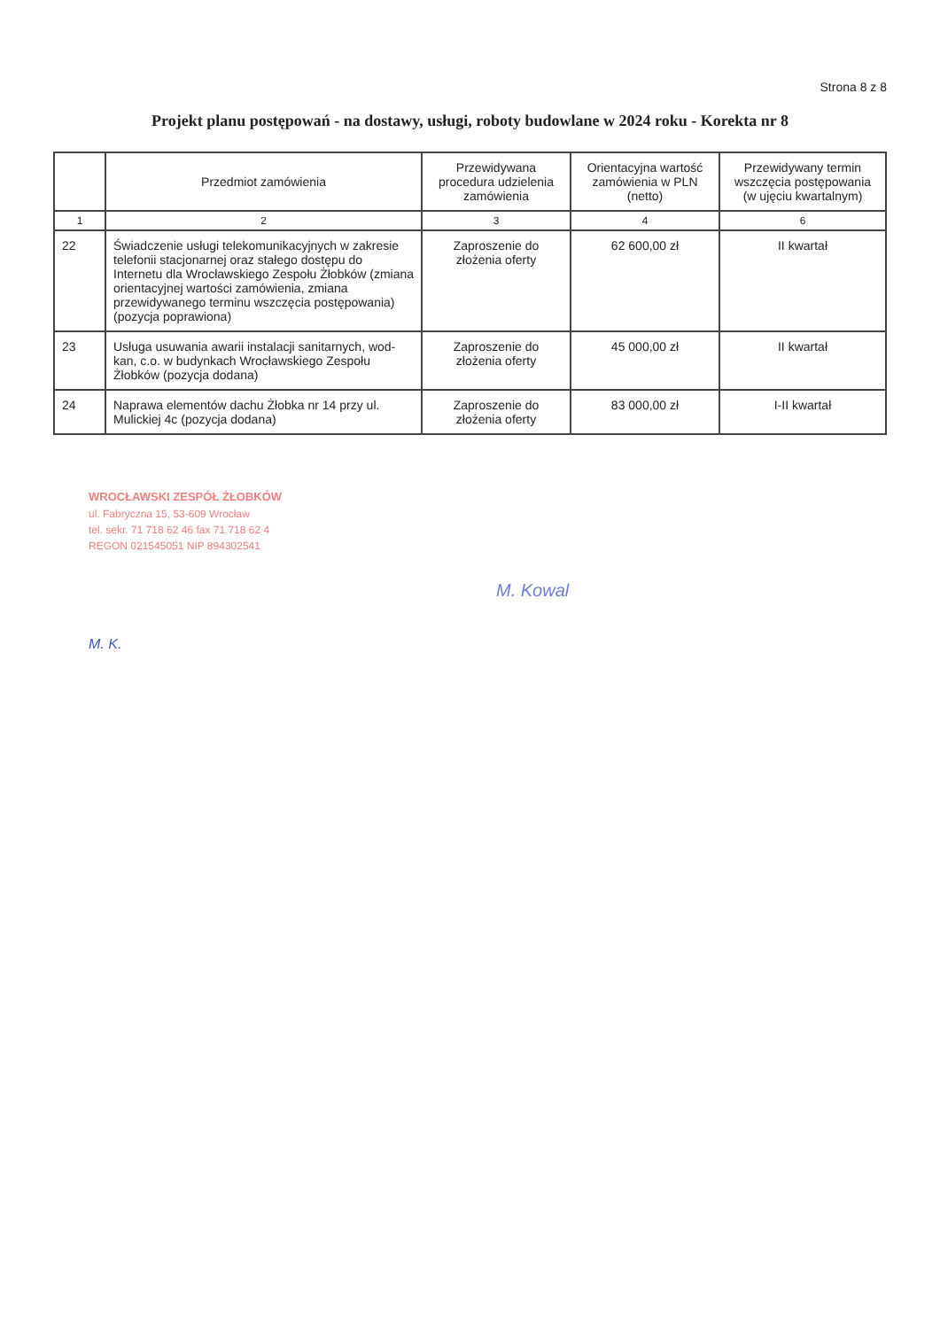Strona 8 z 8
Projekt planu postępowań - na dostawy, usługi, roboty budowlane w 2024 roku - Korekta nr 8
| | Przedmiot zamówienia | Przewidywana procedura udzielenia zamówienia | Orientacyjna wartość zamówienia w PLN (netto) | Przewidywany termin wszczęcia postępowania (w ujęciu kwartalnym) |
| --- | --- | --- | --- | --- |
| 1 | 2 | 3 | 4 | 6 |
| 22 | Świadczenie usługi telekomunikacyjnych w zakresie telefonii stacjonarnej oraz stałego dostępu do Internetu dla Wrocławskiego Zespołu Żłobków (zmiana orientacyjnej wartości zamówienia, zmiana przewidywanego terminu wszczęcia postępowania) (pozycja poprawiona) | Zaproszenie do złożenia oferty | 62 600,00 zł | II kwartał |
| 23 | Usługa usuwania awarii instalacji sanitarnych, wod-kan, c.o. w budynkach Wrocławskiego Zespołu Żłobków (pozycja dodana) | Zaproszenie do złożenia oferty | 45 000,00 zł | II kwartał |
| 24 | Naprawa elementów dachu Żłobka nr 14 przy ul. Mulickiej 4c (pozycja dodana) | Zaproszenie do złożenia oferty | 83 000,00 zł | I-II kwartał |
WROCŁAWSKI ZESPÓŁ ŻŁOBKÓW
ul. Fabryczna 15, 53-609 Wrocław
tel. sekr. 71 718 62 46 fax 71 718 62 4
REGON 021545051 NIP 894302541
M. Kowal
M. K.